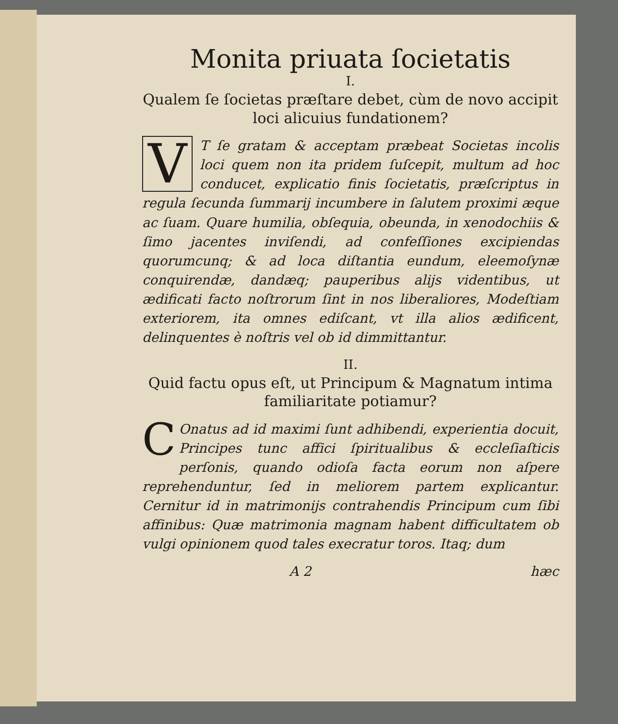Monita priuata ſocietatis
I.
Qualem ſe ſocietas præſtare debet, cùm de novo accipit loci alicuius fundationem?
VT ſe gratam & acceptam præbeat Societas incolis loci quem non ita pridem ſuſcepit, multum ad hoc conducet, explicatio finis ſocietatis, præſcriptus in regula ſecunda ſummarij incumbere in ſalutem proximi æque ac ſuam. Quare humilia, obſequia, obeunda, in xenodochiis & ſimo jacentes inviſendi, ad confeſſiones excipiendas quorumcunq; & ad loca diſtantia eundum, eleemoſynæ conquirendæ, dandæq; pauperibus alijs videntibus, ut ædificati facto noſtrorum ſint in nos liberaliores, Modeſtiam exteriorem, ita omnes ediſcant, vt illa alios ædificent, delinquentes è noſtris vel ob id dimmittantur.
II.
Quid factu opus eſt, ut Principum & Magnatum intima familiaritate potiamur?
COnatus ad id maximi ſunt adhibendi, experientia docuit, Principes tunc affici ſpiritualibus & eccleſiaſticis perſonis, quando odioſa facta eorum non aſpere reprehenduntur, ſed in meliorem partem explicantur. Cernitur id in matrimonijs contrahendis Principum cum ſibi affinibus: Quæ matrimonia magnam habent difficultatem ob vulgi opinionem quod tales execratur toros. Itaq; dum
A 2 hæc